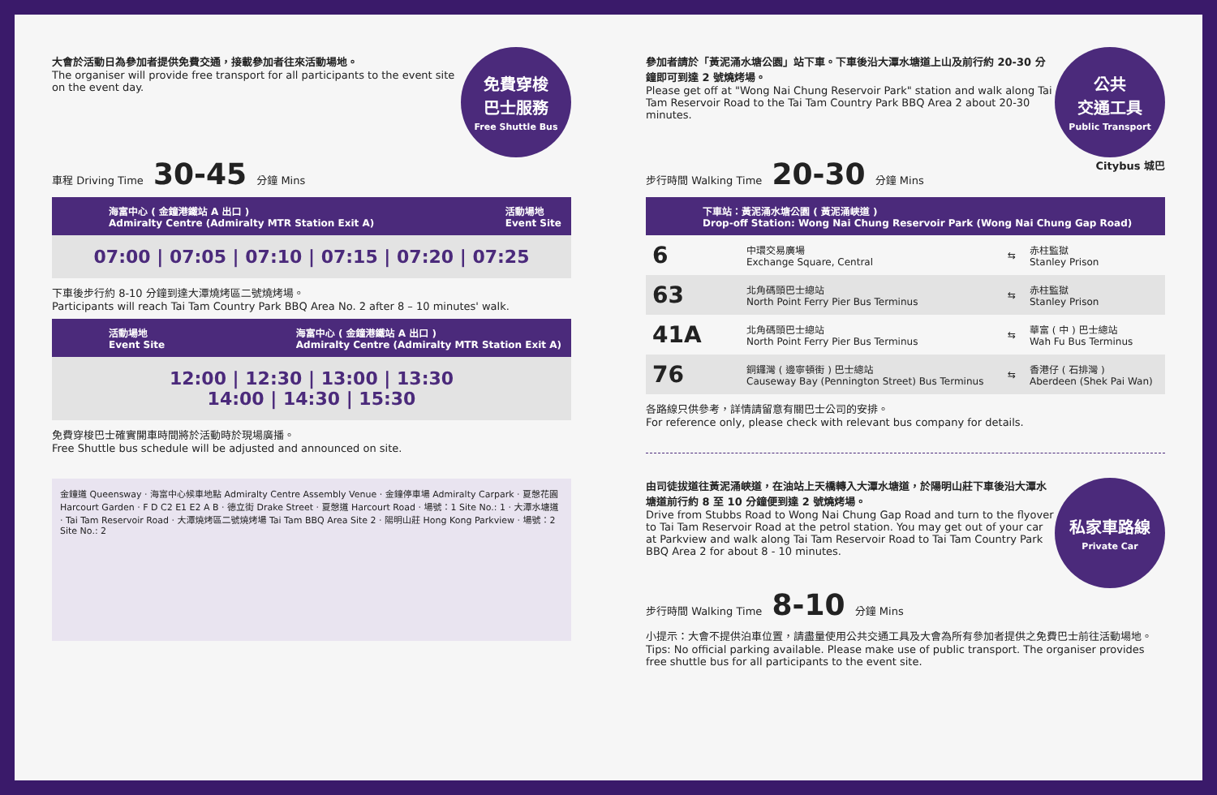免費穿梭
巴士服務
Free Shuttle Bus
大會於活動日為參加者提供免費交通，接載參加者往來活動場地。
The organiser will provide free transport for all participants to the event site on the event day.
車程 Driving Time 30-45 分鐘 Mins
海富中心 ( 金鐘港鐵站 A 出口 )
Admiralty Centre (Admiralty MTR Station Exit A) 活動場地
Event Site
07:00 | 07:05 | 07:10 | 07:15 | 07:20 | 07:25
下車後步行約 8-10 分鐘到達大潭燒烤區二號燒烤場。
Participants will reach Tai Tam Country Park BBQ Area No. 2 after 8 – 10 minutes' walk.
活動場地
Event Site 海富中心 ( 金鐘港鐵站 A 出口 )
Admiralty Centre (Admiralty MTR Station Exit A)
12:00 | 12:30 | 13:00 | 13:30
14:00 | 14:30 | 15:30
免費穿梭巴士確實開車時間將於活動時於現場廣播。
Free Shuttle bus schedule will be adjusted and announced on site.
金鐘道 Queensway · 海富中心候車地點 Admiralty Centre Assembly Venue · 金鐘停車場 Admiralty Carpark · 夏愨花園 Harcourt Garden · F D C2 E1 E2 A B · 德立街 Drake Street · 夏愨道 Harcourt Road · 場號：1 Site No.: 1 · 大潭水塘道 · Tai Tam Reservoir Road · 大潭燒烤區二號燒烤場 Tai Tam BBQ Area Site 2 · 陽明山莊 Hong Kong Parkview · 場號：2 Site No.: 2
公共
交通工具
Public Transport
參加者請於「黃泥涌水塘公園」站下車。下車後沿大潭水塘道上山及前行約 20-30 分鐘即可到達 2 號燒烤場。
Please get off at "Wong Nai Chung Reservoir Park" station and walk along Tai Tam Reservoir Road to the Tai Tam Country Park BBQ Area 2 about 20-30 minutes.
步行時間 Walking Time 20-30 分鐘 Mins Citybus 城巴
下車站：黃泥涌水塘公園 ( 黃泥涌峽道 )
Drop-off Station: Wong Nai Chung Reservoir Park (Wong Nai Chung Gap Road)
| 6 | 中環交易廣場 Exchange Square, Central | ⇆ | 赤柱監獄 Stanley Prison |
| 63 | 北角碼頭巴士總站 North Point Ferry Pier Bus Terminus | ⇆ | 赤柱監獄 Stanley Prison |
| 41A | 北角碼頭巴士總站 North Point Ferry Pier Bus Terminus | ⇆ | 華富 ( 中 ) 巴士總站 Wah Fu Bus Terminus |
| 76 | 銅鑼灣 ( 邊寧頓街 ) 巴士總站 Causeway Bay (Pennington Street) Bus Terminus | ⇆ | 香港仔 ( 石排灣 ) Aberdeen (Shek Pai Wan) |
各路線只供參考，詳情請留意有關巴士公司的安排。
For reference only, please check with relevant bus company for details.
私家車路線
Private Car
由司徒拔道往黃泥涌峽道，在油站上天橋轉入大潭水塘道，於陽明山莊下車後沿大潭水塘道前行約 8 至 10 分鐘便到達 2 號燒烤場。
Drive from Stubbs Road to Wong Nai Chung Gap Road and turn to the flyover to Tai Tam Reservoir Road at the petrol station. You may get out of your car at Parkview and walk along Tai Tam Reservoir Road to Tai Tam Country Park BBQ Area 2 for about 8 - 10 minutes.
步行時間 Walking Time 8-10 分鐘 Mins
小提示：大會不提供泊車位置，請盡量使用公共交通工具及大會為所有參加者提供之免費巴士前往活動場地。
Tips: No official parking available. Please make use of public transport. The organiser provides free shuttle bus for all participants to the event site.